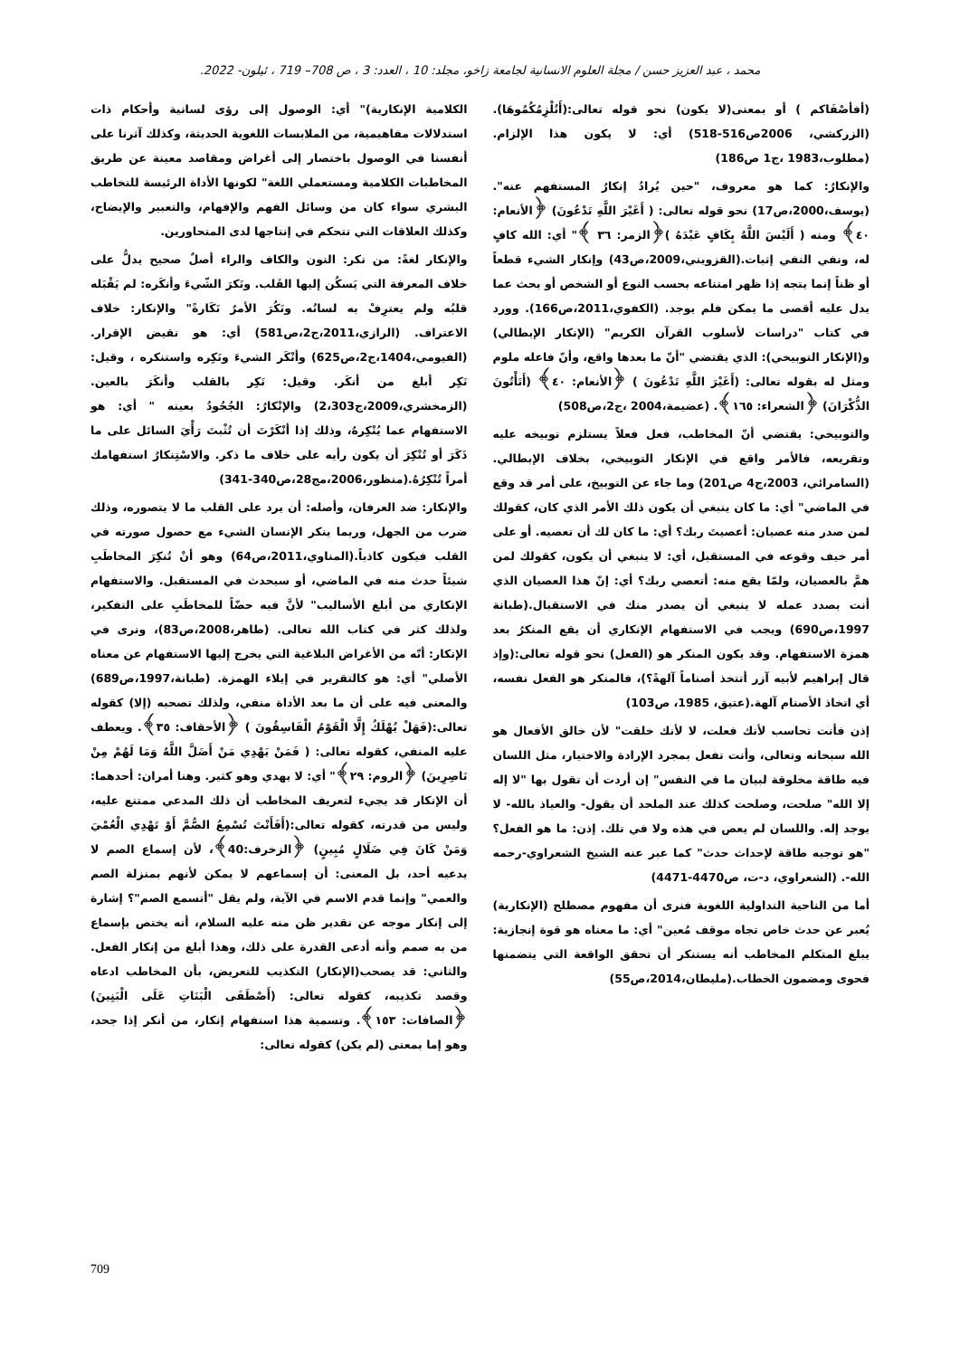محمد ، عبد العزيز حسن / مجلة العلوم الانسانية لجامعة زاخو، مجلد: 10 ، العدد: 3 ، ص 708– 719 ، ئيلون- 2022.
الكلامية الإنكارية)" أي: الوصول إلى رؤى لسانية وأحكام ذات استدلالات مفاهيمية، من الملابسات اللغوية الحديثة، وكذلك آثرنا على أنفسنا في الوصول باختصار إلى أغراض ومقاصد معينة عن طريق المخاطبات الكلامية ومستعملي اللغة" لكونها الأداة الرئيسة للتخاطب البشري سواء كان من وسائل الفهم والإفهام، والتعبير والإيضاح، وكذلك العلاقات التي تتحكم في إنتاجها لدى المتحاورين.
والإنكار لغةً: من نكر: النون والكاف والراء أصلٌ صحيح يدلُّ على خلاف المعرفة التي يَسكُن إليها القَلب. ونَكرَ الشّيءَ وأنكَره: لم يَقْبَله قلبُه ولم يعترِفْ به لسانُه. ونَكُرَ الأمرُ نَكَارةً" والإنكار: خلاف الاعتراف. (الرازي،2011،ج2،ص581) أي: هو نقيض الإقرار. (الفيومي،1404،ج2،ص625) وأنْكَر الشيءَ ونَكِره واستنكره ، وقيل: نَكِر أبلغ من أنكَر. وقيل: نَكِر بالقلب وأنكَرَ بالعين. (الزمخشري،2009،ج2،303) والإنْكارُ: الجُحُودُ بعينه " أي: هو الاستفهام عما يُنْكِرهُ، وذلك إذا أنْكَرْتَ أن تُثْبتَ رَأْيَ السائل على ما ذَكَرَ أو تُنْكِرَ أن يكون رأيه على خلاف ما ذكر. والاسْتِنكارُ استفهامك أمراً تُنْكِرُهُ.(منظور،2006،مج28،ص340-341)
والإنكار: ضد العرفان، وأصله: أن يرد على القلب ما لا يتصوره، وذلك ضرب من الجهل، وربما ينكر الإنسان الشيء مع حصول صورته في القلب فيكون كاذباً.(المناوي،2011،ص64) وهو أنْ تُنكِرَ المخاطَبِ شيئاً حدث منه في الماضي، أو سيحدث في المستقبل. والاستفهام الإنكاري من أبلغ الأساليب" لأنَّ فيه حضّاً للمخاطَبِ على التفكير، ولذلك كثر في كتاب الله تعالى. (طاهر،2008،ص83)، ونرى في الإنكار: أنّه من الأغراض البلاغية التي يخرج إليها الاستفهام عن معناه الأصلي" أي: هو كالتقرير في إيلاء الهمزة. (طبانة،1997،ص689) والمعنى فيه على أن ما بعد الأداة منفي، ولذلك تصحبه (إلا) كقوله تعالى:(فَهَلْ يُهْلَكُ إِلَّا الْقَوْمُ الْفَاسِقُونَ ) ﴿الأحقاف: ٣٥﴾. ويعطف عليه المنفي، كقوله تعالى: ( فَمَنْ يَهْدِي مَنْ أَضَلَّ اللَّهُ وَمَا لَهُمْ مِنْ نَاصِرِينَ) ﴿الروم: ٢٩﴾" أي: لا يهدي وهو كثير. وهنا أمران: أحدهما: أن الإنكار قد يجيء لتعريف المخاطب أن ذلك المدعي ممتنع عليه، وليس من قدرته، كقوله تعالى:(أَفَأَنْتَ تُسْمِعُ الصُّمَّ أَوْ تَهْدِي الْعُمْيَ وَمَنْ كَانَ فِي ضَلَالٍ مُبِينٍ) ﴿الزخرف:40﴾، لأن إسماع الصم لا يدعيه أحد، بل المعنى: أن إسماعهم لا يمكن لأنهم بمنزلة الصم والعمي" وإنما قدم الاسم في الآية، ولم يقل "أتسمع الصم"؟ إشارة إلى إنكار موجه عن تقدير ظن منه عليه السلام، أنه يختص بإسماع من به صمم وأنه أدعى القدرة على ذلك، وهذا أبلغ من إنكار الفعل. والثاني: قد يصحب(الإنكار) التكذيب للتعريض، بأن المخاطب ادعاه وقصد تكذيبه، كقوله تعالى: (أَصْطَفَى الْبَنَاتِ عَلَى الْبَنِينَ) ﴿الصافات: ١٥٣﴾. وتسمية هذا استفهام إنكار، من أنكر إذا جحد، وهو إما بمعنى (لم يكن) كقوله تعالى:
(أفأصْفَاكم ) أو بمعنى(لا يكون) نحو قوله تعالى:(أَنُلْزِمُكُمُوهَا). (الزركشي، 2006ص516-518) أي: لا يكون هذا الإلزام. (مطلوب،1983 ،ج1 ص186)
والإنكارُ: كما هو معروف، "حين يُرادُ إنكارُ المستفهم عنه".(يوسف،2000،ص17) نحو قوله تعالى: ( أَغَيْرَ اللَّهِ تَدْعُونَ) ﴿الأنعام: ٤٠﴾ ومنه ( أَلَيْسَ اللَّهُ بِكَافٍ عَبْدَهُ )﴿الزمر: ٣٦ ﴾" أي: الله كافٍ له، ونفي النفي إثبات.(القزويني،2009،ص43) وإنكار الشيء قطعاً أو ظناً إنما يتجه إذا ظهر امتناعه بحسب النوع أو الشخص أو بحث عما يدل عليه أقصى ما يمكن فلم يوجد. (الكفوي،2011،ص166). وورد في كتاب "دراسات لأسلوب القرآن الكريم" (الإنكار الإبطالي) و(الإنكار التوبيخي): الذي يقتضي "أنّ ما بعدها واقع، وأنّ فاعله ملوم ومثل له بقوله تعالى: (أَغَيْرَ اللَّهِ تَدْعُونَ ) ﴿الأنعام: ٤٠﴾ (أَتَأْتُونَ الذُّكْرَانَ) ﴿الشعراء: ١٦٥﴾. (عضيمة،2004 ،ج2،ص508)
والتوبيخي: يقتضي أنّ المخاطب، فعل فعلاً يستلزم توبيخه عليه وتقريعه، فالأمر واقع في الإنكار التوبيخي، بخلاف الإبطالي.(السامرائي، 2003،ج4 ص201) وما جاء عن التوبيخ، على أمر قد وقع في الماضي" أي: ما كان ينبغي أن يكون ذلك الأمر الذي كان، كقولك لمن صدر منه عصيان: أعصيتَ ربك؟ أي: ما كان لك أن تعصيه. أو على أمر خيف وقوعه في المستقبل، أي: لا ينبغي أن يكون، كقولك لمن همَّ بالعصيان، ولمّا يقع منه: أتعصي ربك؟ أي: إنّ هذا العصيان الذي أنت بصدد عمله لا ينبغي أن يصدر منك في الاستقبال.(طبانة 1997،ص690) ويجب في الاستفهام الإنكاري أن يقع المنكرُ بعد همزة الاستفهام. وقد يكون المنكر هو (الفعل) نحو قوله تعالى:(وإذ قال إبراهيم لأبيه آزر أتتخذ أصناماً آلهةً؟)، فالمنكر هو الفعل نفسه، أي اتخاذ الأصنام آلهة.(عتيق، 1985، ص103)
إذن فأنت تحاسب لأنك فعلت، لا لأنك خلقت" لأن خالق الأفعال هو الله سبحانه وتعالى، وأنت تفعل بمجرد الإرادة والاختيار، مثل اللسان فيه طاقة مخلوقة لبيان ما في النفس" إن أردت أن تقول بها "لا إله إلا الله" صلحت، وصلحت كذلك عند الملحد أن يقول- والعياذ بالله- لا يوجد إله. واللسان لم يعص في هذه ولا في تلك. إذن: ما هو الفعل؟ "هو توجيه طاقة لإحداث حدث" كما عبر عنه الشيخ الشعراوي-رحمه الله-. (الشعراوي، د-ت، ص4470-4471)
أما من الناحية التداولية اللغوية فنرى أن مفهوم مصطلح (الإنكارية) يُعبر عن حدث خاص تجاه موقف مُعين" أي: ما معناه هو قوة إنجازية: يبلغ المتكلم المخاطب أنه يستنكر أن تحقق الواقعة التي يتضمنها فحوى ومضمون الخطاب.(مليطان،2014،ص55)
709